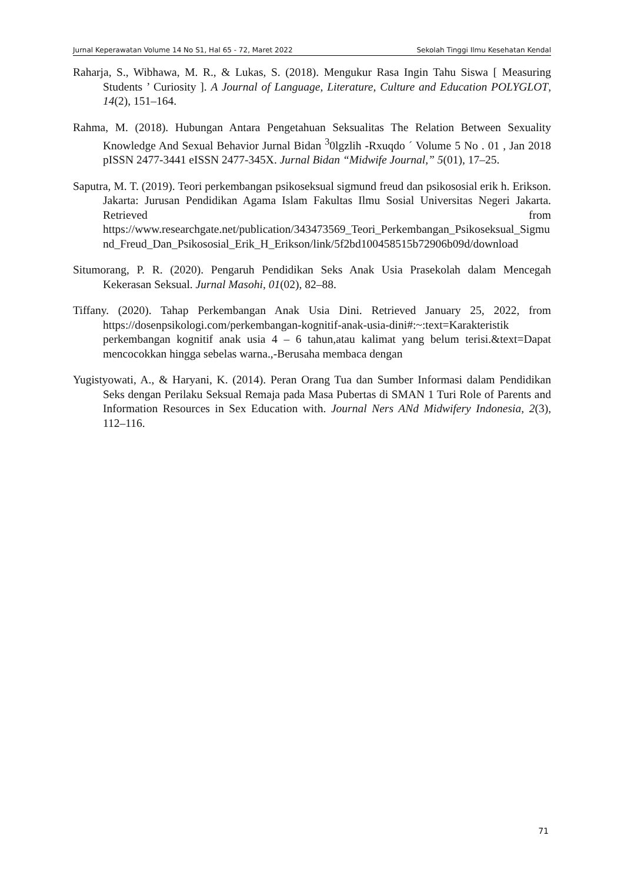Jurnal Keperawatan Volume 14 No S1, Hal 65 - 72, Maret 2022 Sekolah Tinggi Ilmu Kesehatan Kendal
Raharja, S., Wibhawa, M. R., & Lukas, S. (2018). Mengukur Rasa Ingin Tahu Siswa [ Measuring Students ’ Curiosity ]. A Journal of Language, Literature, Culture and Education POLYGLOT, 14(2), 151–164.
Rahma, M. (2018). Hubungan Antara Pengetahuan Seksualitas The Relation Between Sexuality Knowledge And Sexual Behavior Jurnal Bidan <sup>3</sup>0lgzlih -Rxuqdo ´ Volume 5 No . 01 , Jan 2018 pISSN 2477-3441 eISSN 2477-345X. Jurnal Bidan “Midwife Journal,” 5(01), 17–25.
Saputra, M. T. (2019). Teori perkembangan psikoseksual sigmund freud dan psikososial erik h. Erikson. Jakarta: Jurusan Pendidikan Agama Islam Fakultas Ilmu Sosial Universitas Negeri Jakarta. Retrieved from https://www.researchgate.net/publication/343473569_Teori_Perkembangan_Psikoseksual_Sigmund_Freud_Dan_Psikososial_Erik_H_Erikson/link/5f2bd100458515b72906b09d/download
Situmorang, P. R. (2020). Pengaruh Pendidikan Seks Anak Usia Prasekolah dalam Mencegah Kekerasan Seksual. Jurnal Masohi, 01(02), 82–88.
Tiffany. (2020). Tahap Perkembangan Anak Usia Dini. Retrieved January 25, 2022, from https://dosenpsikologi.com/perkembangan-kognitif-anak-usia-dini#:~:text=Karakteristik perkembangan kognitif anak usia 4 – 6 tahun,atau kalimat yang belum terisi.&text=Dapat mencocokkan hingga sebelas warna.,-Berusaha membaca dengan
Yugistyowati, A., & Haryani, K. (2014). Peran Orang Tua dan Sumber Informasi dalam Pendidikan Seks dengan Perilaku Seksual Remaja pada Masa Pubertas di SMAN 1 Turi Role of Parents and Information Resources in Sex Education with. Journal Ners ANd Midwifery Indonesia, 2(3), 112–116.
71